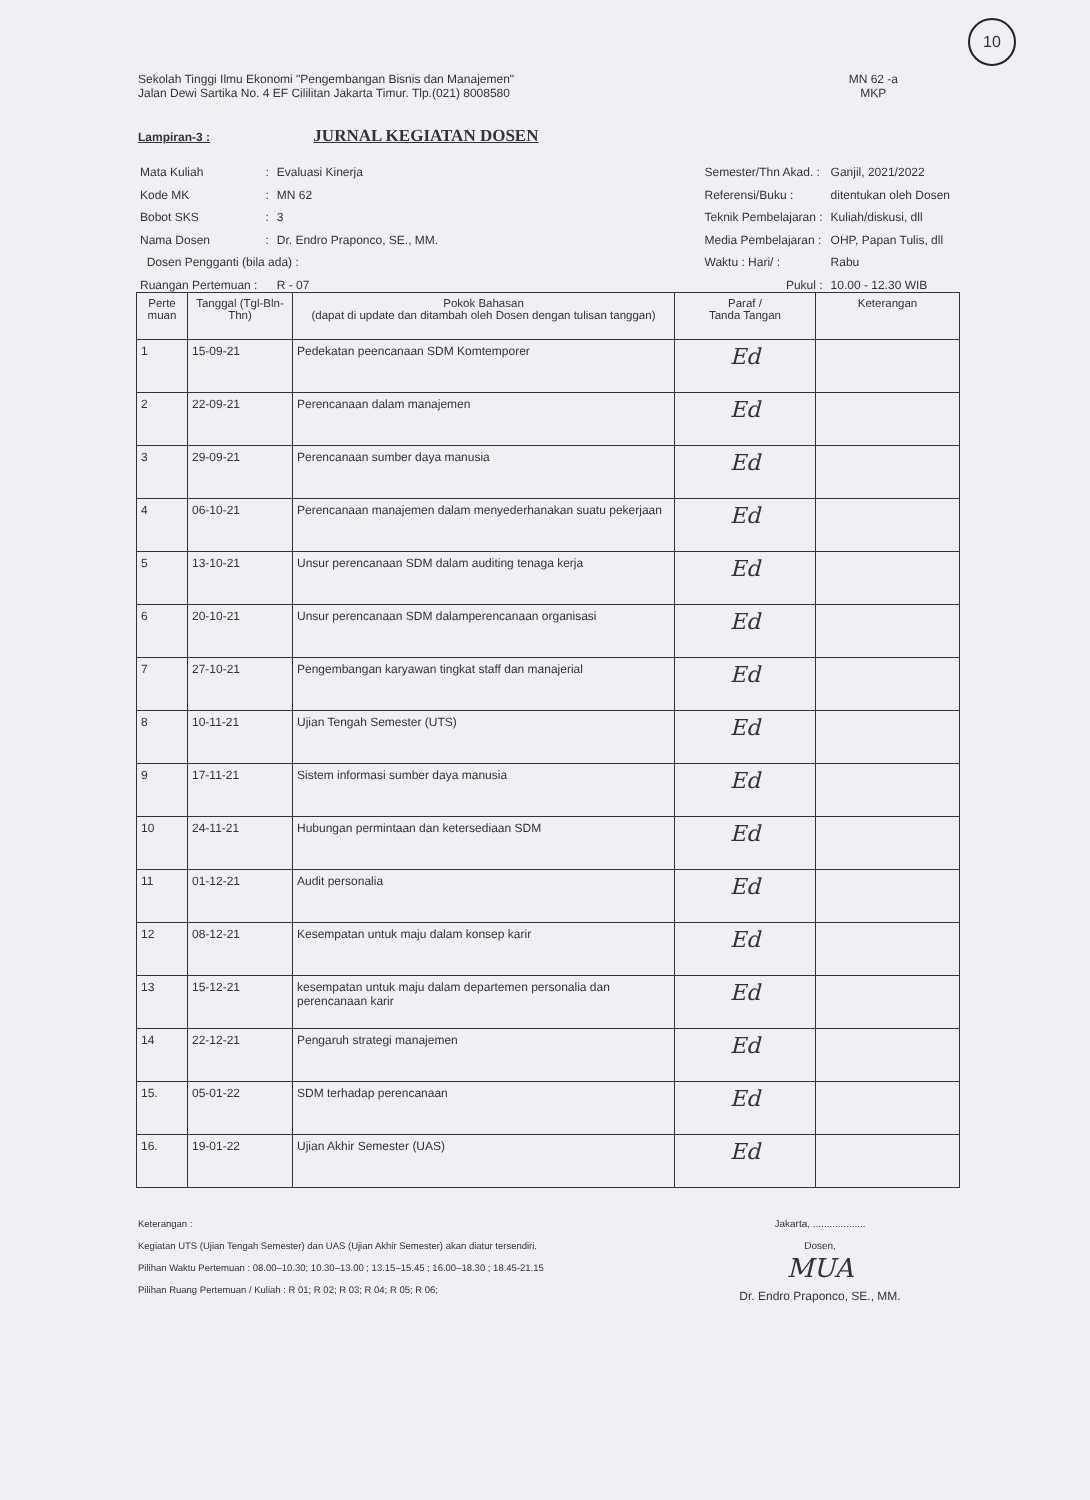10
Sekolah Tinggi Ilmu Ekonomi "Pengembangan Bisnis dan Manajemen"
Jalan Dewi Sartika No. 4 EF Cililitan Jakarta Timur. Tlp.(021) 8008580
MN 62 -a
MKP
Lampiran-3 : JURNAL KEGIATAN DOSEN
| Mata Kuliah | : | Evaluasi Kinerja |
| Kode MK | : | MN 62 |
| Bobot SKS | : | 3 |
| Nama Dosen | : | Dr. Endro Praponco, SE., MM. |
| Dosen Pengganti (bila ada) : | | |
| Ruangan Pertemuan : | | R - 07 |
| Semester/Thn Akad. : | Ganjil, 2021/2022 |
| Referensi/Buku : | ditentukan oleh Dosen |
| Teknik Pembelajaran : | Kuliah/diskusi, dll |
| Media Pembelajaran : | OHP, Papan Tulis, dll |
| Waktu : Hari/ : | Rabu |
| Pukul : | 10.00 - 12.30 WIB |
| Perte muan | Tanggal (Tgl-Bln-Thn) | Pokok Bahasan (dapat di update dan ditambah oleh Dosen dengan tulisan tanggan) | Paraf / Tanda Tangan | Keterangan |
| --- | --- | --- | --- | --- |
| 1 | 15-09-21 | Pedekatan peencanaan SDM Komtemporer | Ed | |
| 2 | 22-09-21 | Perencanaan dalam manajemen | Ed | |
| 3 | 29-09-21 | Perencanaan sumber daya manusia | Ed | |
| 4 | 06-10-21 | Perencanaan manajemen dalam menyederhanakan suatu pekerjaan | Ed | |
| 5 | 13-10-21 | Unsur perencanaan SDM dalam auditing tenaga kerja | Ed | |
| 6 | 20-10-21 | Unsur perencanaan SDM dalamperencanaan organisasi | Ed | |
| 7 | 27-10-21 | Pengembangan karyawan tingkat staff dan manajerial | Ed | |
| 8 | 10-11-21 | Ujian Tengah Semester (UTS) | Ed | |
| 9 | 17-11-21 | Sistem informasi sumber daya manusia | Ed | |
| 10 | 24-11-21 | Hubungan permintaan dan ketersediaan SDM | Ed | |
| 11 | 01-12-21 | Audit personalia | Ed | |
| 12 | 08-12-21 | Kesempatan untuk maju dalam konsep karir | Ed | |
| 13 | 15-12-21 | kesempatan untuk maju dalam departemen personalia dan perencanaan karir | Ed | |
| 14 | 22-12-21 | Pengaruh strategi manajemen | Ed | |
| 15. | 05-01-22 | SDM terhadap perencanaan | Ed | |
| 16. | 19-01-22 | Ujian Akhir Semester (UAS) | Ed | |
Keterangan :
Kegiatan UTS (Ujian Tengah Semester) dan UAS (Ujian Akhir Semester) akan diatur tersendiri.
Pilihan Waktu Pertemuan : 08.00–10.30; 10.30–13.00 ; 13.15–15.45 ; 16.00–18.30 ; 18.45-21.15
Pilihan Ruang Pertemuan / Kuliah : R 01; R 02; R 03; R 04; R 05; R 06;
Jakarta, ...................
Dosen,
MUA
Dr. Endro Praponco, SE., MM.